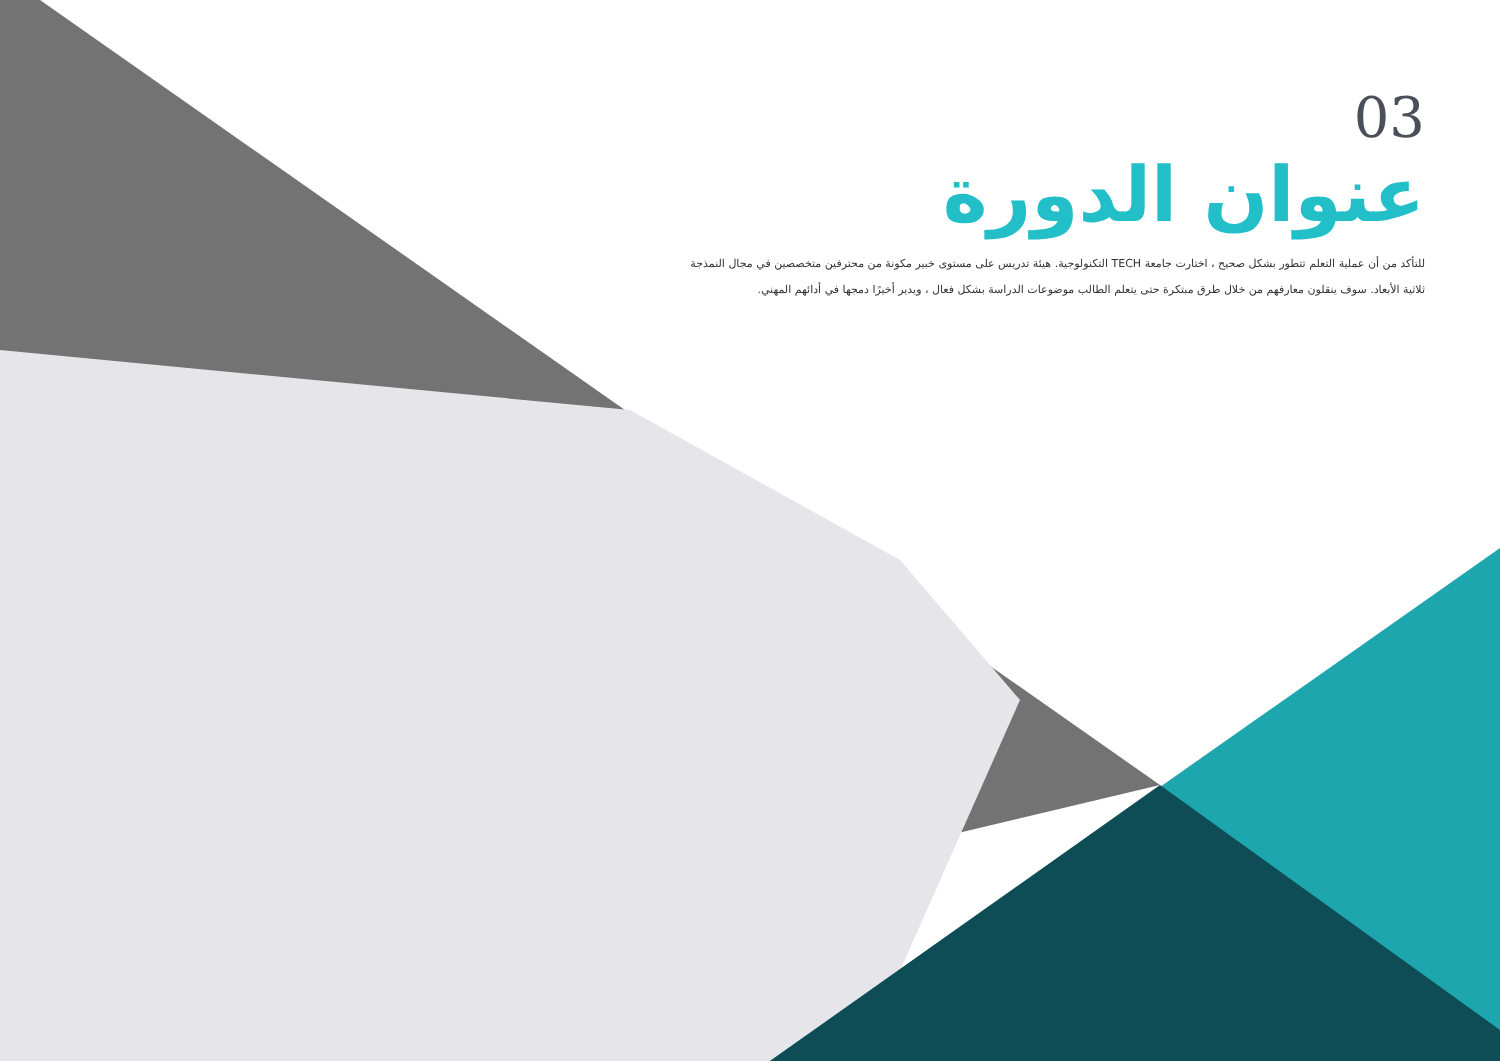03
عنوان الدورة
للتأكد من أن عملية التعلم تتطور بشكل صحيح ، اختارت جامعة TECH التكنولوجية. هيئة تدريس على مستوى خبير مكونة من محترفين متخصصين في مجال النمذجة ثلاثية الأبعاد. سوف ينقلون معارفهم من خلال طرق مبتكرة حتى يتعلم الطالب موضوعات الدراسة بشكل فعال ، ويدير أخيرًا دمجها في أدائهم المهني.